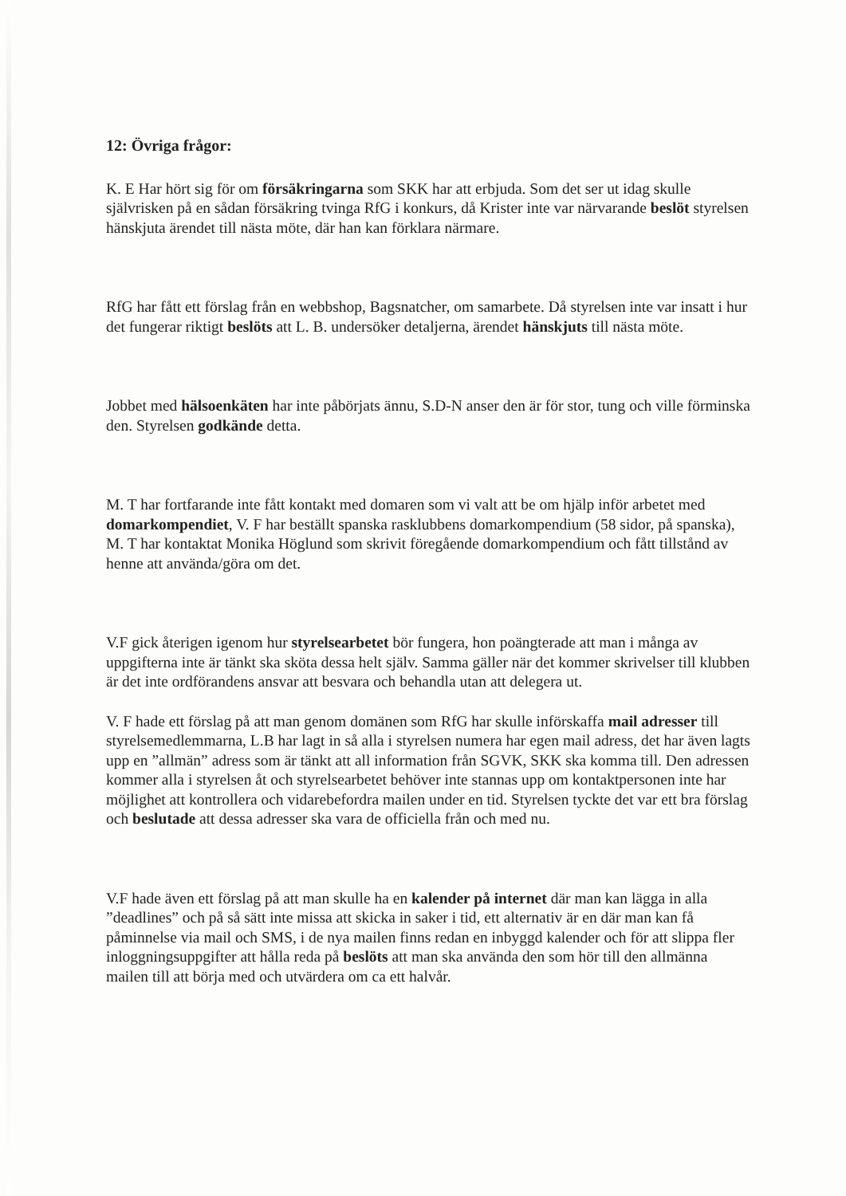12: Övriga frågor:
K. E Har hört sig för om försäkringarna som SKK har att erbjuda. Som det ser ut idag skulle självrisken på en sådan försäkring tvinga RfG i konkurs, då Krister inte var närvarande beslöt styrelsen hänskjuta ärendet till nästa möte, där han kan förklara närmare.
RfG har fått ett förslag från en webbshop, Bagsnatcher, om samarbete. Då styrelsen inte var insatt i hur det fungerar riktigt beslöts att L. B. undersöker detaljerna, ärendet hänskjuts till nästa möte.
Jobbet med hälsoenkäten har inte påbörjats ännu, S.D-N anser den är för stor, tung och ville förminska den. Styrelsen godkände detta.
M. T har fortfarande inte fått kontakt med domaren som vi valt att be om hjälp inför arbetet med domarkompendiet, V. F har beställt spanska rasklubbens domarkompendium (58 sidor, på spanska), M. T har kontaktat Monika Höglund som skrivit föregående domarkompendium och fått tillstånd av henne att använda/göra om det.
V.F gick återigen igenom hur styrelsearbetet bör fungera, hon poängterade att man i många av uppgifterna inte är tänkt ska sköta dessa helt själv. Samma gäller när det kommer skrivelser till klubben är det inte ordförandens ansvar att besvara och behandla utan att delegera ut.
V. F hade ett förslag på att man genom domänen som RfG har skulle införskaffa mail adresser till styrelsemedlemmarna, L.B har lagt in så alla i styrelsen numera har egen mail adress, det har även lagts upp en ”allmän” adress som är tänkt att all information från SGVK, SKK ska komma till. Den adressen kommer alla i styrelsen åt och styrelsearbetet behöver inte stannas upp om kontaktpersonen inte har möjlighet att kontrollera och vidarebefordra mailen under en tid. Styrelsen tyckte det var ett bra förslag och beslutade att dessa adresser ska vara de officiella från och med nu.
V.F hade även ett förslag på att man skulle ha en kalender på internet där man kan lägga in alla ”deadlines” och på så sätt inte missa att skicka in saker i tid, ett alternativ är en där man kan få påminnelse via mail och SMS, i de nya mailen finns redan en inbyggd kalender och för att slippa fler inloggningsuppgifter att hålla reda på beslöts att man ska använda den som hör till den allmänna mailen till att börja med och utvärdera om ca ett halvår.